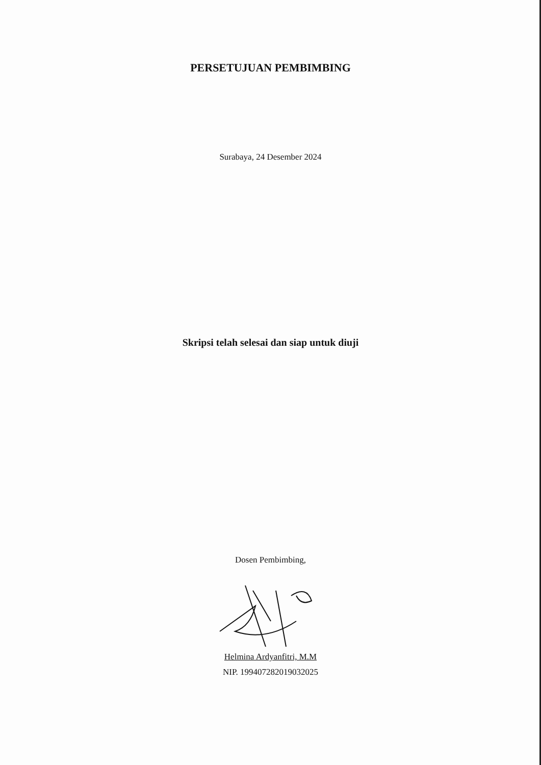PERSETUJUAN PEMBIMBING
Surabaya, 24 Desember 2024
Skripsi telah selesai dan siap untuk diuji
Dosen Pembimbing,
Helmina Ardyanfitri, M.M
NIP. 199407282019032025